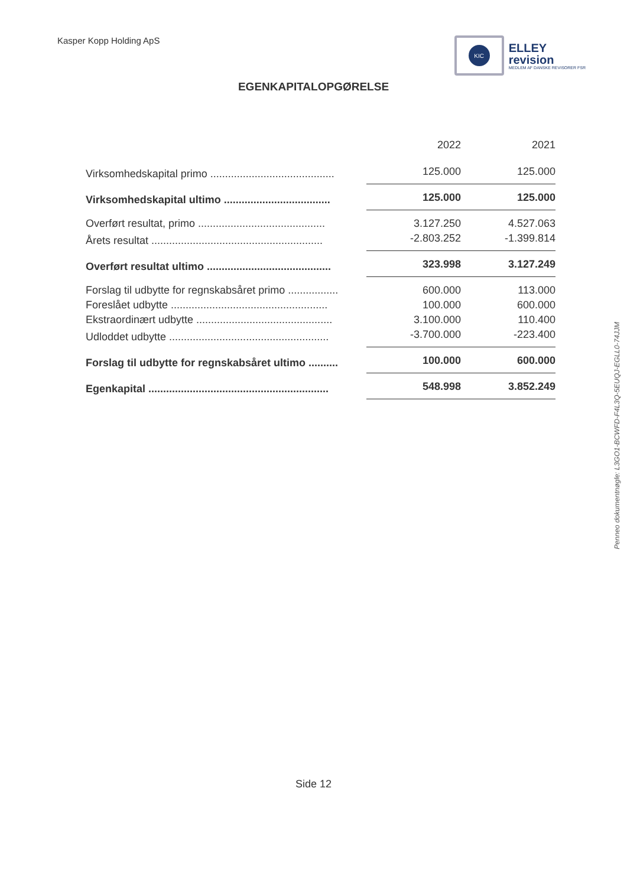Kasper Kopp Holding ApS
KIC
ELLEY
revision
MEDLEM AF DANSKE REVISORER FSR
EGENKAPITALOPGØRELSE
| | 2022 | 2021 |
| --- | --- | --- |
| Virksomhedskapital primo .......................................... | 125.000 | 125.000 |
| Virksomhedskapital ultimo .................................... | 125.000 | 125.000 |
| Overført resultat, primo ........................................... | 3.127.250 | 4.527.063 |
| Årets resultat .......................................................... | -2.803.252 | -1.399.814 |
| Overført resultat ultimo .......................................... | 323.998 | 3.127.249 |
| Forslag til udbytte for regnskabsåret primo ................. | 600.000 | 113.000 |
| Foreslået udbytte ..................................................... | 100.000 | 600.000 |
| Ekstraordinært udbytte .............................................. | 3.100.000 | 110.400 |
| Udloddet udbytte ...................................................... | -3.700.000 | -223.400 |
| Forslag til udbytte for regnskabsåret ultimo .......... | 100.000 | 600.000 |
| Egenkapital ............................................................. | 548.998 | 3.852.249 |
Penneo dokumentnøgle: L3GO1-BCWFD-F4L3Q-5EUQJ-EGLL0-74JJM
Side 12